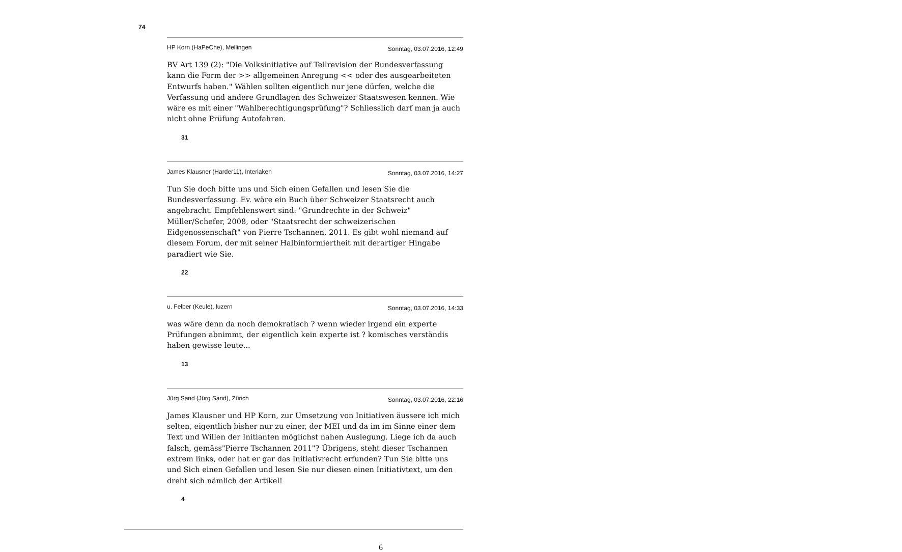74
HP Korn (HaPeChe), Mellingen Sonntag, 03.07.2016, 12:49
BV Art 139 (2): "Die Volksinitiative auf Teilrevision der Bundesverfassung kann die Form der >> allgemeinen Anregung << oder des ausgearbeiteten Entwurfs haben." Wählen sollten eigentlich nur jene dürfen, welche die Verfassung und andere Grundlagen des Schweizer Staatswesen kennen. Wie wäre es mit einer "Wahlberechtigungsprüfung"? Schliesslich darf man ja auch nicht ohne Prüfung Autofahren.
31
James Klausner (Harder11), Interlaken Sonntag, 03.07.2016, 14:27
Tun Sie doch bitte uns und Sich einen Gefallen und lesen Sie die Bundesverfassung. Ev. wäre ein Buch über Schweizer Staatsrecht auch angebracht. Empfehlenswert sind: "Grundrechte in der Schweiz" Müller/Schefer, 2008, oder "Staatsrecht der schweizerischen Eidgenossenschaft" von Pierre Tschannen, 2011. Es gibt wohl niemand auf diesem Forum, der mit seiner Halbinformiertheit mit derartiger Hingabe paradiert wie Sie.
22
u. Felber (Keule), luzern Sonntag, 03.07.2016, 14:33
was wäre denn da noch demokratisch ? wenn wieder irgend ein experte Prüfungen abnimmt, der eigentlich kein experte ist ? komisches verständis haben gewisse leute...
13
Jürg Sand (Jürg Sand), Zürich Sonntag, 03.07.2016, 22:16
James Klausner und HP Korn, zur Umsetzung von Initiativen äussere ich mich selten, eigentlich bisher nur zu einer, der MEI und da im im Sinne einer dem Text und Willen der Initianten möglichst nahen Auslegung. Liege ich da auch falsch, gemäss"Pierre Tschannen 2011"? Übrigens, steht dieser Tschannen extrem links, oder hat er gar das Initiativrecht erfunden? Tun Sie bitte uns und Sich einen Gefallen und lesen Sie nur diesen einen Initiativtext, um den dreht sich nämlich der Artikel!
4
6